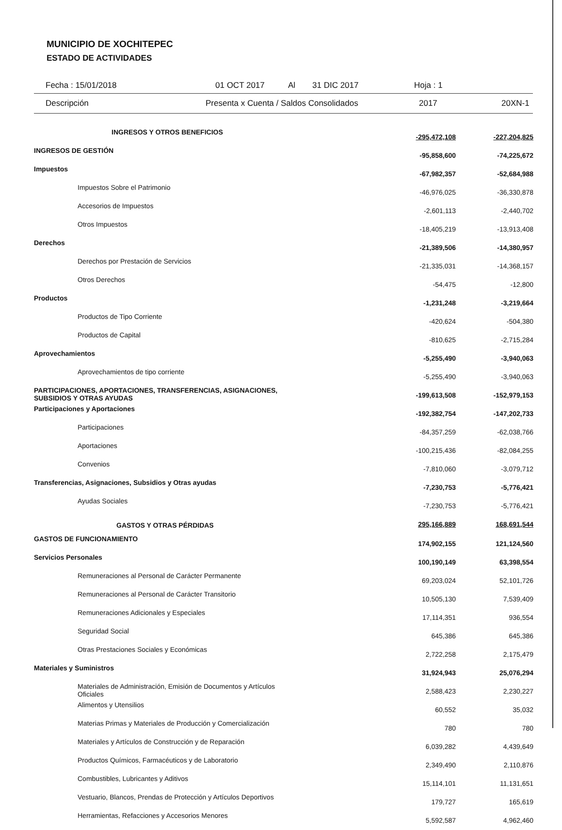MUNICIPIO DE XOCHITEPEC
ESTADO DE ACTIVIDADES
Fecha : 15/01/2018 01 OCT 2017 Al 31 DIC 2017 Hoja : 1
Descripción Presenta x Cuenta / Saldos Consolidados 2017 20XN-1
| INGRESOS Y OTROS BENEFICIOS | -295,472,108 | -227,204,825 |
| INGRESOS DE GESTIÓN | -95,858,600 | -74,225,672 |
| Impuestos | -67,982,357 | -52,684,988 |
| Impuestos Sobre el Patrimonio | -46,976,025 | -36,330,878 |
| Accesorios de Impuestos | -2,601,113 | -2,440,702 |
| Otros Impuestos | -18,405,219 | -13,913,408 |
| Derechos | -21,389,506 | -14,380,957 |
| Derechos por Prestación de Servicios | -21,335,031 | -14,368,157 |
| Otros Derechos | -54,475 | -12,800 |
| Productos | -1,231,248 | -3,219,664 |
| Productos de Tipo Corriente | -420,624 | -504,380 |
| Productos de Capital | -810,625 | -2,715,284 |
| Aprovechamientos | -5,255,490 | -3,940,063 |
| Aprovechamientos de tipo corriente | -5,255,490 | -3,940,063 |
| PARTICIPACIONES, APORTACIONES, TRANSFERENCIAS, ASIGNACIONES, SUBSIDIOS Y OTRAS AYUDAS | -199,613,508 | -152,979,153 |
| Participaciones y Aportaciones | -192,382,754 | -147,202,733 |
| Participaciones | -84,357,259 | -62,038,766 |
| Aportaciones | -100,215,436 | -82,084,255 |
| Convenios | -7,810,060 | -3,079,712 |
| Transferencias, Asignaciones, Subsidios y Otras ayudas | -7,230,753 | -5,776,421 |
| Ayudas Sociales | -7,230,753 | -5,776,421 |
| GASTOS Y OTRAS PÉRDIDAS | 295,166,889 | 168,691,544 |
| GASTOS DE FUNCIONAMIENTO | 174,902,155 | 121,124,560 |
| Servicios Personales | 100,190,149 | 63,398,554 |
| Remuneraciones al Personal de Carácter Permanente | 69,203,024 | 52,101,726 |
| Remuneraciones al Personal de Carácter Transitorio | 10,505,130 | 7,539,409 |
| Remuneraciones Adicionales y Especiales | 17,114,351 | 936,554 |
| Seguridad Social | 645,386 | 645,386 |
| Otras Prestaciones Sociales y Económicas | 2,722,258 | 2,175,479 |
| Materiales y Suministros | 31,924,943 | 25,076,294 |
| Materiales de Administración, Emisión de Documentos y Artículos Oficiales | 2,588,423 | 2,230,227 |
| Alimentos y Utensilios | 60,552 | 35,032 |
| Materias Primas y Materiales de Producción y Comercialización | 780 | 780 |
| Materiales y Artículos de Construcción y de Reparación | 6,039,282 | 4,439,649 |
| Productos Químicos, Farmacéuticos y de Laboratorio | 2,349,490 | 2,110,876 |
| Combustibles, Lubricantes y Aditivos | 15,114,101 | 11,131,651 |
| Vestuario, Blancos, Prendas de Protección y Artículos Deportivos | 179,727 | 165,619 |
| Herramientas, Refacciones y Accesorios Menores | 5,592,587 | 4,962,460 |